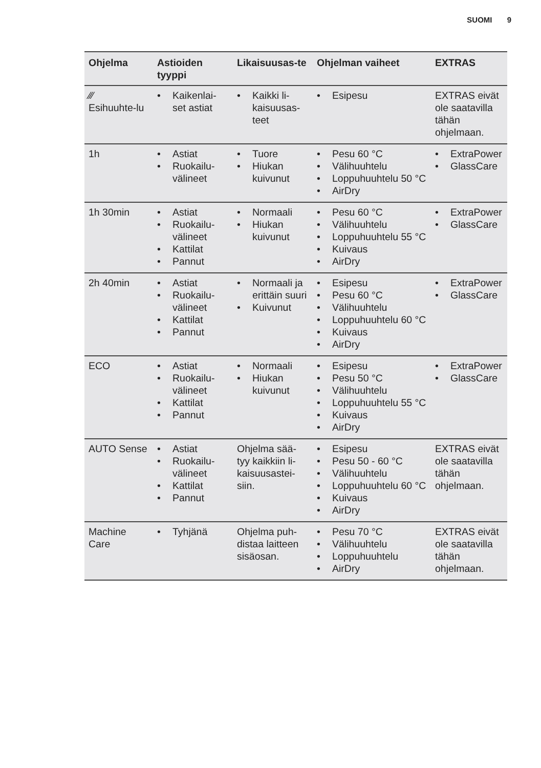SUOMI 9
| Ohjelma | Astioiden tyyppi | Likaisuusas-te | Ohjelman vaiheet | EXTRAS |
| --- | --- | --- | --- | --- |
| ⁄⁄⁄ Esihuuhte-lu | • Kaikenlai-set astiat | • Kaikki li-kaisuusas-teet | • Esipesu | EXTRAS eivät ole saatavilla tähän ohjelmaan. |
| 1h | • Astiat • Ruokailu-välineet | • Tuore • Hiukan kuivunut | • Pesu 60 °C • Välihuuhtelu • Loppuhuuhtelu 50 °C • AirDry | • ExtraPower • GlassCare |
| 1h 30min | • Astiat • Ruokailu-välineet • Kattilat • Pannut | • Normaali • Hiukan kuivunut | • Pesu 60 °C • Välihuuhtelu • Loppuhuuhtelu 55 °C • Kuivaus • AirDry | • ExtraPower • GlassCare |
| 2h 40min | • Astiat • Ruokailu-välineet • Kattilat • Pannut | • Normaali ja erittäin suuri • Kuivunut | • Esipesu • Pesu 60 °C • Välihuuhtelu • Loppuhuuhtelu 60 °C • Kuivaus • AirDry | • ExtraPower • GlassCare |
| ECO | • Astiat • Ruokailu-välineet • Kattilat • Pannut | • Normaali • Hiukan kuivunut | • Esipesu • Pesu 50 °C • Välihuuhtelu • Loppuhuuhtelu 55 °C • Kuivaus • AirDry | • ExtraPower • GlassCare |
| AUTO Sense | • Astiat • Ruokailu-välineet • Kattilat • Pannut | Ohjelma sää-tyy kaikkiin li-kaisuusastei-siin. | • Esipesu • Pesu 50 - 60 °C • Välihuuhtelu • Loppuhuuhtelu 60 °C • Kuivaus • AirDry | EXTRAS eivät ole saatavilla tähän ohjelmaan. |
| Machine Care | • Tyhjänä | Ohjelma puh-distaa laitteen sisäosan. | • Pesu 70 °C • Välihuuhtelu • Loppuhuuhtelu • AirDry | EXTRAS eivät ole saatavilla tähän ohjelmaan. |